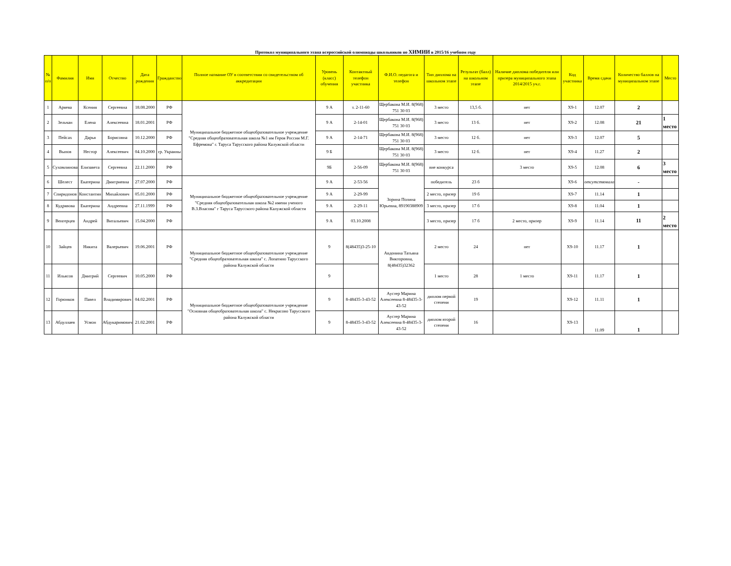Протокол муниципального этапа всероссийской олимпиады школьников по ХИМИИ в 2015/16 учебном году
| № п/п | Фамилия | Имя | Отчество | Дата рождения | Гражданство | Полное название ОУ в соответствии со свидетельством об аккредитации | Уровень (класс) обучения | Контактный телефон участника | Ф.И.О. педагога и телефон | Тип диплома на школьном этапе | Результат (балл) на школьном этапе | Наличие диплома победителя или призера муниципального этапа 2014/2015 уч.г. | Код участника | Время сдачи | Количество баллов на муниципальном этапе | Место |
| --- | --- | --- | --- | --- | --- | --- | --- | --- | --- | --- | --- | --- | --- | --- | --- | --- |
| 1 | Аряева | Ксения | Сергеевна | 18.08.2000 | РФ | Муниципальное бюджетное общеобразовательное учреждение "Средняя общеобразовательная школа №1 им Героя России М.Г. Ефремова" г. Таруса Тарусского района Калужской области | 9 А | т. 2-11-60 | Щербакова М.И. 8(968) 751 30 03 | 3 место | 13,5 б. | нет | Х9-1 | 12.07 | 2 | |
| 2 | Зельчан | Елена | Алексеевна | 18.01.2001 | РФ | | 9 А | 2-14-01 | Щербакова М.И. 8(968) 751 30 03 | 3 место | 13 б. | нет | Х9-2 | 12.08 | 21 | 1 место |
| 3 | Пейсах | Дарья | Борисовна | 10.12.2000 | РФ | | 9 А | 2-14-71 | Щербакова М.И. 8(968) 751 30 03 | 3 место | 12 б. | нет | Х9-3 | 12.07 | 5 | |
| 4 | Выпов | Нестор | Алексеевич | 04.10.2000 | гр. Украины | | 9 Б | | Щербакова М.И. 8(968) 751 30 03 | 3 место | 12 б. | нет | Х9-4 | 11.27 | 2 | |
| 5 | Сухомлинова | Елизавета | Сергеевна | 22.11.2000 | РФ | | 9Б | 2-56-09 | Щербакова М.И. 8(968) 751 30 03 | вне конкурса | | 3 место | Х9-5 | 12.08 | 6 | 3 место |
| 6 | Шелест | Екатерина | Дмитриевна | 27.07.2000 | РФ | Муниципальное бюджетное общеобразовательное учреждение "Средняя общеобразовательная школа №2 имени ученого В.З.Власова" г Таруса Тарусского района Калужской области | 9 А | 2-53-56 | Зорина Полина Юрьевна, 89190388909 | победитель | 23 б | | Х9-6 | отсутствовала | - | |
| 7 | Спиридонов | Константин | Михайлович | 05.01.2000 | РФ | | 9 А | 2-29-99 | | 2 место, призер | 19 б | | Х9-7 | 11.14 | 1 | |
| 8 | Кудрявова | Екатерина | Андреевна | 27.11.1999 | РФ | | 9 А | 2-29-11 | | 3 место, призер | 17 б | | Х9-8 | 11.04 | 1 | |
| 9 | Венгерцев | Андрей | Витальевич | 15.04.2000 | РФ | | 9 А | 03.10.2008 | | 3 место, призер | 17 б | 2 место, призер | Х9-9 | 11.14 | 11 | 2 место |
| 10 | Зайцев | Никита | Валерьевич | 19.06.2001 | РФ | Муниципальное бюджетное общеобразовательное учреждение "Средняя общеобразовательная школа" с. Лопатино Тарусского района Калужской области | 9 | 8(48435)3-25-10 | Авдонина Татьяна Викторовна, 8(48435)32362 | 2 место | 24 | нет | Х9-10 | 11.17 | 1 | |
| 11 | Ильясов | Дмитрий | Сергеевич | 10.05.2000 | РФ | | 9 | | | 1 место | 28 | 1 место | Х9-11 | 11.17 | 1 | |
| 12 | Горюнков | Павел | Владимирович | 04.02.2001 | РФ | Муниципальное бюджетное общеобразовательное учреждение "Основная общеобразовательная школа" с. Некрасово Тарусского района Калужской области | 9 | 8-48435-3-43-52 | Аустер Марина Алексеевна 8-48435-3-43-52 | диплом первой степени | 19 | | Х9-12 | 11.11 | 1 | |
| 13 | Абдуллаев | Усмон | Абдукаримович | 21.02.2001 | РФ | | 9 | 8-48435-3-43-52 | Аустер Марина Алексеевна 8-48435-3-43-52 | диплом второй степени | 16 | | Х9-13 | 11.09 | 1 | |